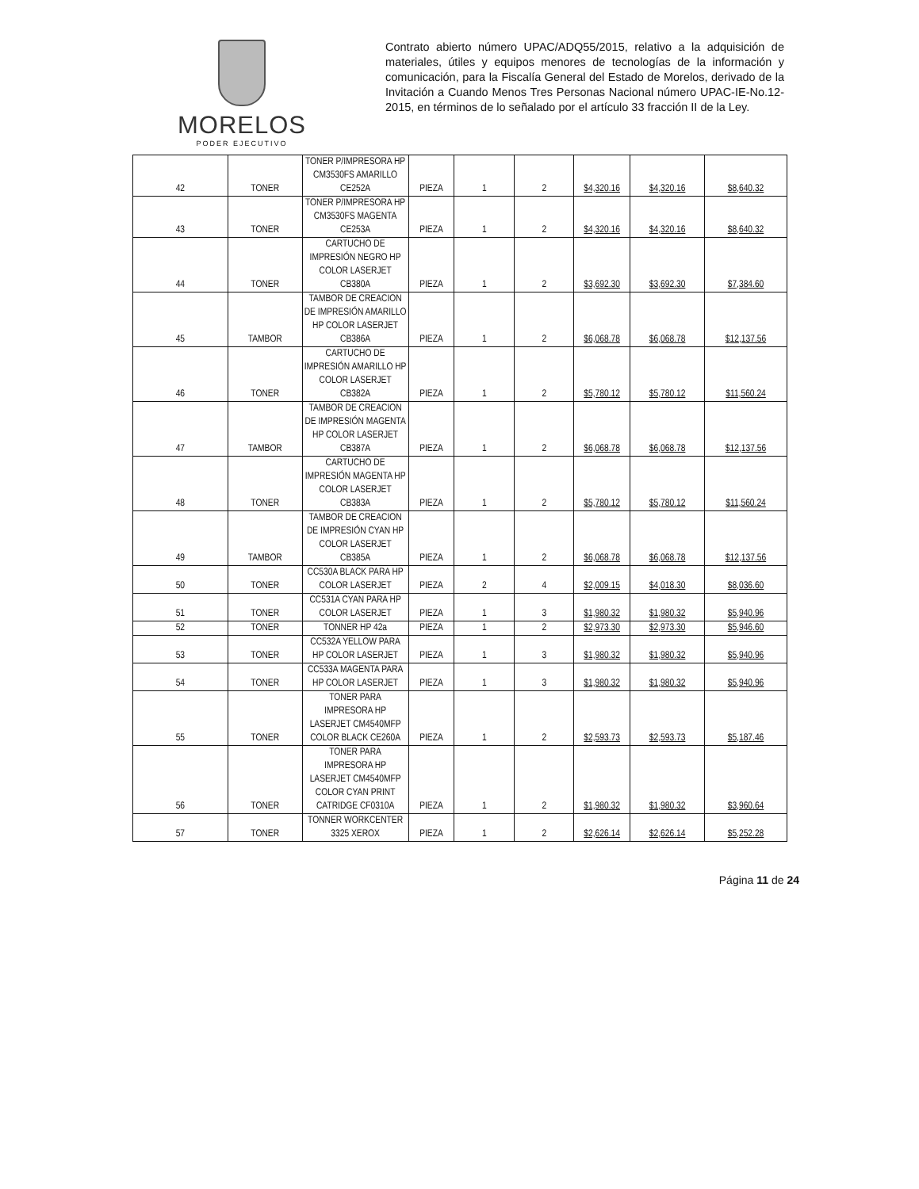MORELOS
PODER EJECUTIVO
Contrato abierto número UPAC/ADQ55/2015, relativo a la adquisición de materiales, útiles y equipos menores de tecnologías de la información y comunicación, para la Fiscalía General del Estado de Morelos, derivado de la Invitación a Cuando Menos Tres Personas Nacional número UPAC-IE-No.12-2015, en términos de lo señalado por el artículo 33 fracción II de la Ley.
| 42 | TONER | TONER P/IMPRESORA HP CM3530FS AMARILLO CE252A | PIEZA | 1 | 2 | $4,320.16 | $4,320.16 | $8,640.32 |
| 43 | TONER | TONER P/IMPRESORA HP CM3530FS MAGENTA CE253A | PIEZA | 1 | 2 | $4,320.16 | $4,320.16 | $8,640.32 |
| 44 | TONER | CARTUCHO DE IMPRESIÓN NEGRO HP COLOR LASERJET CB380A | PIEZA | 1 | 2 | $3,692.30 | $3,692.30 | $7,384.60 |
| 45 | TAMBOR | TAMBOR DE CREACION DE IMPRESIÓN AMARILLO HP COLOR LASERJET CB386A | PIEZA | 1 | 2 | $6,068.78 | $6,068.78 | $12,137.56 |
| 46 | TONER | CARTUCHO DE IMPRESIÓN AMARILLO HP COLOR LASERJET CB382A | PIEZA | 1 | 2 | $5,780.12 | $5,780.12 | $11,560.24 |
| 47 | TAMBOR | TAMBOR DE CREACION DE IMPRESIÓN MAGENTA HP COLOR LASERJET CB387A | PIEZA | 1 | 2 | $6,068.78 | $6,068.78 | $12,137.56 |
| 48 | TONER | CARTUCHO DE IMPRESIÓN MAGENTA HP COLOR LASERJET CB383A | PIEZA | 1 | 2 | $5,780.12 | $5,780.12 | $11,560.24 |
| 49 | TAMBOR | TAMBOR DE CREACION DE IMPRESIÓN CYAN HP COLOR LASERJET CB385A | PIEZA | 1 | 2 | $6,068.78 | $6,068.78 | $12,137.56 |
| 50 | TONER | CC530A BLACK PARA HP COLOR LASERJET | PIEZA | 2 | 4 | $2,009.15 | $4,018.30 | $8,036.60 |
| 51 | TONER | CC531A CYAN PARA HP COLOR LASERJET | PIEZA | 1 | 3 | $1,980.32 | $1,980.32 | $5,940.96 |
| 52 | TONER | TONNER HP 42a | PIEZA | 1 | 2 | $2,973.30 | $2,973.30 | $5,946.60 |
| 53 | TONER | CC532A YELLOW PARA HP COLOR LASERJET | PIEZA | 1 | 3 | $1,980.32 | $1,980.32 | $5,940.96 |
| 54 | TONER | CC533A MAGENTA PARA HP COLOR LASERJET | PIEZA | 1 | 3 | $1,980.32 | $1,980.32 | $5,940.96 |
| 55 | TONER | TONER PARA IMPRESORA HP LASERJET CM4540MFP COLOR BLACK CE260A | PIEZA | 1 | 2 | $2,593.73 | $2,593.73 | $5,187.46 |
| 56 | TONER | TONER PARA IMPRESORA HP LASERJET CM4540MFP COLOR CYAN PRINT CATRIDGE CF0310A | PIEZA | 1 | 2 | $1,980.32 | $1,980.32 | $3,960.64 |
| 57 | TONER | TONNER WORKCENTER 3325 XEROX | PIEZA | 1 | 2 | $2,626.14 | $2,626.14 | $5,252.28 |
Página 11 de 24